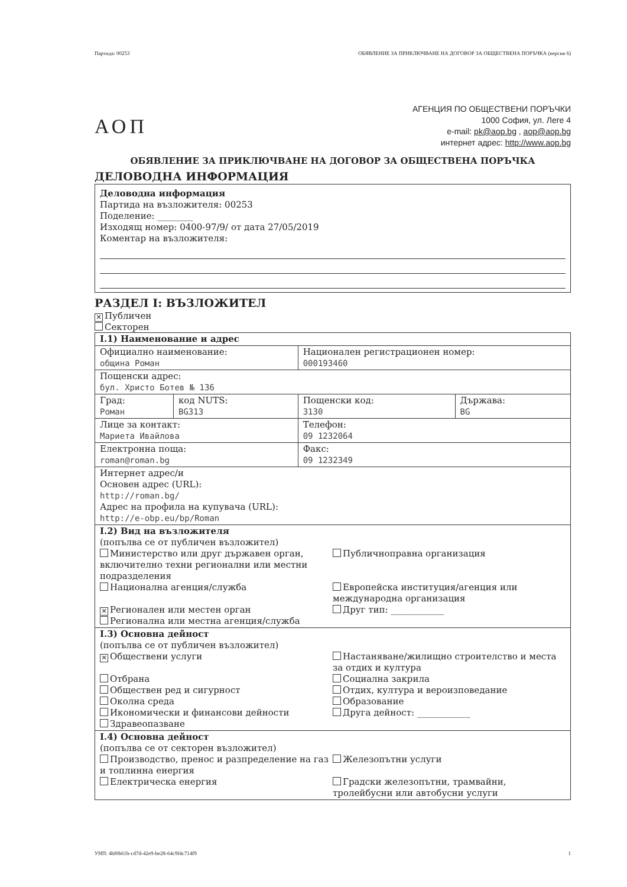Партида: 00253 ОБЯВЛЕНИЕ ЗА ПРИКЛЮЧВАНЕ НА ДОГОВОР ЗА ОБЩЕСТВЕНА ПОРЪЧКА (версия 6)
АОП
АГЕНЦИЯ ПО ОБЩЕСТВЕНИ ПОРЪЧКИ
1000 София, ул. Леге 4
e-mail: pk@aop.bg , aop@aop.bg
интернет адрес: http://www.aop.bg
ОБЯВЛЕНИЕ ЗА ПРИКЛЮЧВАНЕ НА ДОГОВОР ЗА ОБЩЕСТВЕНА ПОРЪЧКА
ДЕЛОВОДНА ИНФОРМАЦИЯ
Деловодна информация
Партида на възложителя: 00253
Поделение: ________
Изходящ номер: 0400-97/9/ от дата 27/05/2019
Коментар на възложителя:
РАЗДЕЛ I: ВЪЗЛОЖИТЕЛ
✕ Публичен
Секторен
| I.1) Наименование и адрес | | | |
| Официално наименование: община Роман | | Национален регистрационен номер: 000193460 | |
| Пощенски адрес: бул. Христо Ботев № 136 | | | |
| Град: Роман | код NUTS: BG313 | Пощенски код: 3130 | Държава: BG |
| Лице за контакт: Мариета Ивайлова | | Телефон: 09 1232064 | |
| Електронна поща: roman@roman.bg | | Факс: 09 1232349 | |
| Интернет адрес/и Основен адрес (URL): http://roman.bg/ Адрес на профила на купувача (URL): http://e-obp.eu/bp/Roman | | | |
| I.2) Вид на възложителя (попълва се от публичен възложител) Министерство или друг държавен орган, включително техни регионални или местни подразделения Национална агенция/служба ✕ Регионален или местен орган Регионална или местна агенция/служба Публичноправна организация Европейска институция/агенция или международна организация Друг тип: ____________ | | | |
| I.3) Основна дейност (попълва се от публичен възложител) ✕ Обществени услуги Отбрана Обществен ред и сигурност Околна среда Икономически и финансови дейности Здравеопазване Настаняване/жилищно строителство и места за отдих и култура Социална закрила Отдих, култура и вероизповедание Образование Друга дейност: ____________ | | | |
| I.4) Основна дейност (попълва се от секторен възложител) Производство, пренос и разпределение на газ и топлинна енергия Електрическа енергия Железопътни услуги Градски железопътни, трамвайни, тролейбусни или автобусни услуги | | | |
УНП: 4bf0b61b-cd7d-42e9-be28-64c9f4c714f9 1